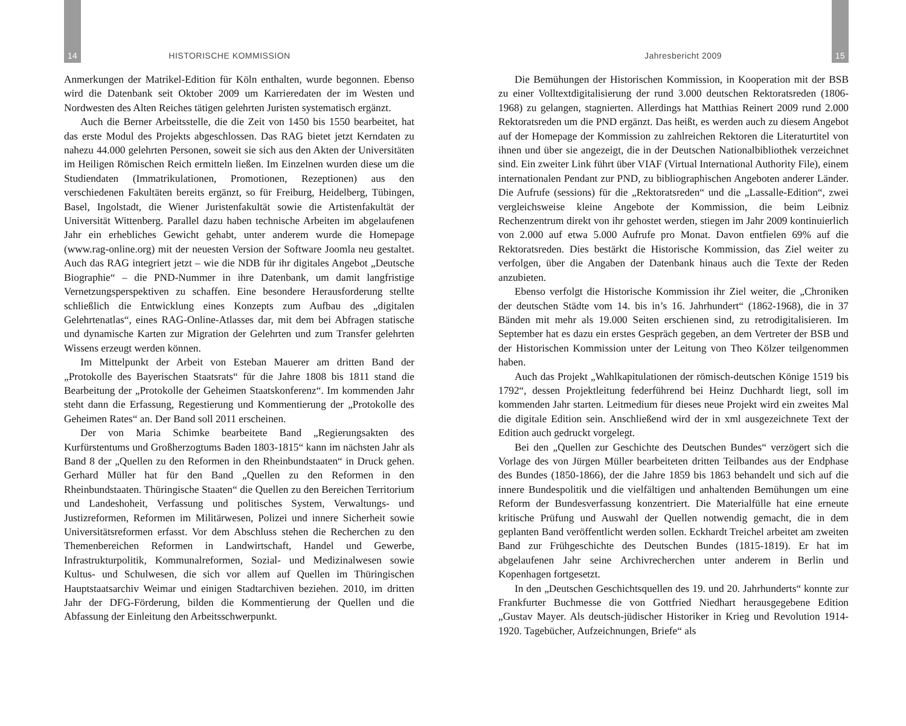14 HISTORISCHE KOMMISSION
Anmerkungen der Matrikel-Edition für Köln enthalten, wurde begonnen. Ebenso wird die Datenbank seit Oktober 2009 um Karrieredaten der im Westen und Nordwesten des Alten Reiches tätigen gelehrten Juristen systematisch ergänzt.
Auch die Berner Arbeitsstelle, die die Zeit von 1450 bis 1550 bearbeitet, hat das erste Modul des Projekts abgeschlossen. Das RAG bietet jetzt Kerndaten zu nahezu 44.000 gelehrten Personen, soweit sie sich aus den Akten der Universitäten im Heiligen Römischen Reich ermitteln ließen. Im Einzelnen wurden diese um die Studiendaten (Immatrikulationen, Promotionen, Rezeptionen) aus den verschiedenen Fakultäten bereits ergänzt, so für Freiburg, Heidelberg, Tübingen, Basel, Ingolstadt, die Wiener Juristenfakultät sowie die Artistenfakultät der Universität Wittenberg. Parallel dazu haben technische Arbeiten im abgelaufenen Jahr ein erhebliches Gewicht gehabt, unter anderem wurde die Homepage (www.rag-online.org) mit der neuesten Version der Software Joomla neu gestaltet. Auch das RAG integriert jetzt – wie die NDB für ihr digitales Angebot „Deutsche Biographie“ – die PND-Nummer in ihre Datenbank, um damit langfristige Vernetzungsperspektiven zu schaffen. Eine besondere Herausforderung stellte schließlich die Entwicklung eines Konzepts zum Aufbau des „digitalen Gelehrtenatlas“, eines RAG-Online-Atlasses dar, mit dem bei Abfragen statische und dynamische Karten zur Migration der Gelehrten und zum Transfer gelehrten Wissens erzeugt werden können.
Im Mittelpunkt der Arbeit von Esteban Mauerer am dritten Band der „Protokolle des Bayerischen Staatsrats“ für die Jahre 1808 bis 1811 stand die Bearbeitung der „Protokolle der Geheimen Staatskonferenz“. Im kommenden Jahr steht dann die Erfassung, Regestierung und Kommentierung der „Protokolle des Geheimen Rates“ an. Der Band soll 2011 erscheinen.
Der von Maria Schimke bearbeitete Band „Regierungsakten des Kurfürstentums und Großherzogtums Baden 1803-1815“ kann im nächsten Jahr als Band 8 der „Quellen zu den Reformen in den Rheinbundstaaten“ in Druck gehen. Gerhard Müller hat für den Band „Quellen zu den Reformen in den Rheinbundstaaten. Thüringische Staaten“ die Quellen zu den Bereichen Territorium und Landeshoheit, Verfassung und politisches System, Verwaltungs- und Justizreformen, Reformen im Militärwesen, Polizei und innere Sicherheit sowie Universitätsreformen erfasst. Vor dem Abschluss stehen die Recherchen zu den Themenbereichen Reformen in Landwirtschaft, Handel und Gewerbe, Infrastrukturpolitik, Kommunalreformen, Sozial- und Medizinalwesen sowie Kultus- und Schulwesen, die sich vor allem auf Quellen im Thüringischen Hauptstaatsarchiv Weimar und einigen Stadtarchiven beziehen. 2010, im dritten Jahr der DFG-Förderung, bilden die Kommentierung der Quellen und die Abfassung der Einleitung den Arbeitsschwerpunkt.
Jahresbericht 2009 15
Die Bemühungen der Historischen Kommission, in Kooperation mit der BSB zu einer Volltextdigitalisierung der rund 3.000 deutschen Rektoratsreden (1806-1968) zu gelangen, stagnierten. Allerdings hat Matthias Reinert 2009 rund 2.000 Rektoratsreden um die PND ergänzt. Das heißt, es werden auch zu diesem Angebot auf der Homepage der Kommission zu zahlreichen Rektoren die Literaturtitel von ihnen und über sie angezeigt, die in der Deutschen Nationalbibliothek verzeichnet sind. Ein zweiter Link führt über VIAF (Virtual International Authority File), einem internationalen Pendant zur PND, zu bibliographischen Angeboten anderer Länder. Die Aufrufe (sessions) für die „Rektoratsreden“ und die „Lassalle-Edition“, zwei vergleichsweise kleine Angebote der Kommission, die beim Leibniz Rechenzentrum direkt von ihr gehostet werden, stiegen im Jahr 2009 kontinuierlich von 2.000 auf etwa 5.000 Aufrufe pro Monat. Davon entfielen 69% auf die Rektoratsreden. Dies bestärkt die Historische Kommission, das Ziel weiter zu verfolgen, über die Angaben der Datenbank hinaus auch die Texte der Reden anzubieten.
Ebenso verfolgt die Historische Kommission ihr Ziel weiter, die „Chroniken der deutschen Städte vom 14. bis in’s 16. Jahrhundert“ (1862-1968), die in 37 Bänden mit mehr als 19.000 Seiten erschienen sind, zu retrodigitalisieren. Im September hat es dazu ein erstes Gespräch gegeben, an dem Vertreter der BSB und der Historischen Kommission unter der Leitung von Theo Kölzer teilgenommen haben.
Auch das Projekt „Wahlkapitulationen der römisch-deutschen Könige 1519 bis 1792“, dessen Projektleitung federführend bei Heinz Duchhardt liegt, soll im kommenden Jahr starten. Leitmedium für dieses neue Projekt wird ein zweites Mal die digitale Edition sein. Anschließend wird der in xml ausgezeichnete Text der Edition auch gedruckt vorgelegt.
Bei den „Quellen zur Geschichte des Deutschen Bundes“ verzögert sich die Vorlage des von Jürgen Müller bearbeiteten dritten Teilbandes aus der Endphase des Bundes (1850-1866), der die Jahre 1859 bis 1863 behandelt und sich auf die innere Bundespolitik und die vielfältigen und anhaltenden Bemühungen um eine Reform der Bundesverfassung konzentriert. Die Materialfülle hat eine erneute kritische Prüfung und Auswahl der Quellen notwendig gemacht, die in dem geplanten Band veröffentlicht werden sollen. Eckhardt Treichel arbeitet am zweiten Band zur Frühgeschichte des Deutschen Bundes (1815-1819). Er hat im abgelaufenen Jahr seine Archivrecherchen unter anderem in Berlin und Kopenhagen fortgesetzt.
In den „Deutschen Geschichtsquellen des 19. und 20. Jahrhunderts“ konnte zur Frankfurter Buchmesse die von Gottfried Niedhart herausgegebene Edition „Gustav Mayer. Als deutsch-jüdischer Historiker in Krieg und Revolution 1914-1920. Tagebücher, Aufzeichnungen, Briefe“ als